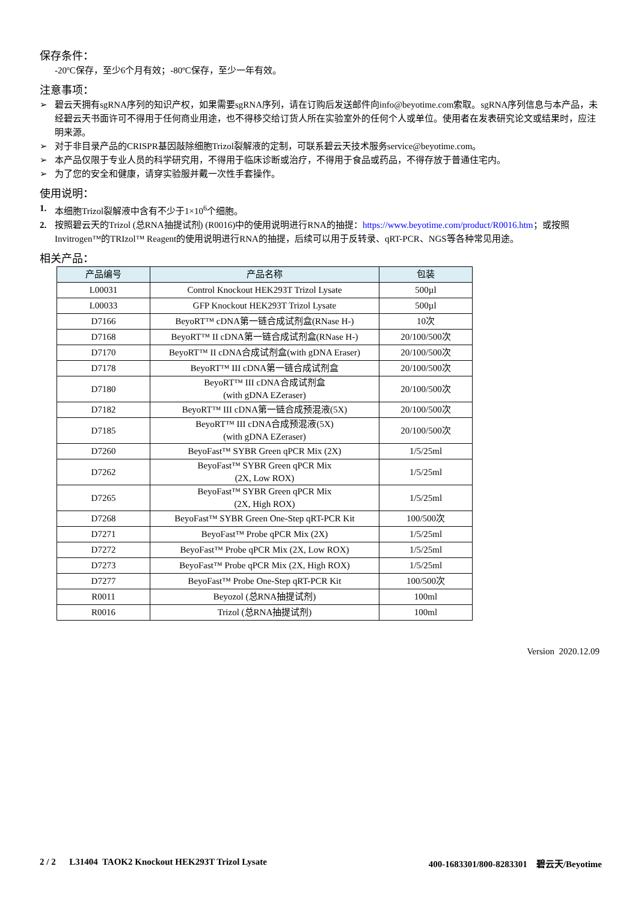保存条件：
-20ºC保存，至少6个月有效；-80ºC保存，至少一年有效。
注意事项：
➢ 碧云天拥有sgRNA序列的知识产权，如果需要sgRNA序列，请在订购后发送邮件向info@beyotime.com索取。sgRNA序列信息与本产品，未经碧云天书面许可不得用于任何商业用途，也不得移交给订货人所在实验室外的任何个人或单位。使用者在发表研究论文或结果时，应注明来源。
➢ 对于非目录产品的CRISPR基因敲除细胞Trizol裂解液的定制，可联系碧云天技术服务service@beyotime.com。
➢ 本产品仅限于专业人员的科学研究用，不得用于临床诊断或治疗，不得用于食品或药品，不得存放于普通住宅内。
➢ 为了您的安全和健康，请穿实验服并戴一次性手套操作。
使用说明：
1. 本细胞Trizol裂解液中含有不少于1×10<sup>6</sup>个细胞。
2. 按照碧云天的Trizol (总RNA抽提试剂) (R0016)中的使用说明进行RNA的抽提：https://www.beyotime.com/product/R0016.htm；或按照Invitrogen™的TRIzol™ Reagent的使用说明进行RNA的抽提，后续可以用于反转录、qRT-PCR、NGS等各种常见用途。
相关产品：
| 产品编号 | 产品名称 | 包装 |
| --- | --- | --- |
| L00031 | Control Knockout HEK293T Trizol Lysate | 500µl |
| L00033 | GFP Knockout HEK293T Trizol Lysate | 500µl |
| D7166 | BeyoRT™ cDNA第一链合成试剂盒(RNase H-) | 10次 |
| D7168 | BeyoRT™ II cDNA第一链合成试剂盒(RNase H-) | 20/100/500次 |
| D7170 | BeyoRT™ II cDNA合成试剂盒(with gDNA Eraser) | 20/100/500次 |
| D7178 | BeyoRT™ III cDNA第一链合成试剂盒 | 20/100/500次 |
| D7180 | BeyoRT™ III cDNA合成试剂盒 (with gDNA EZeraser) | 20/100/500次 |
| D7182 | BeyoRT™ III cDNA第一链合成预混液(5X) | 20/100/500次 |
| D7185 | BeyoRT™ III cDNA合成预混液(5X) (with gDNA EZeraser) | 20/100/500次 |
| D7260 | BeyoFast™ SYBR Green qPCR Mix (2X) | 1/5/25ml |
| D7262 | BeyoFast™ SYBR Green qPCR Mix (2X, Low ROX) | 1/5/25ml |
| D7265 | BeyoFast™ SYBR Green qPCR Mix (2X, High ROX) | 1/5/25ml |
| D7268 | BeyoFast™ SYBR Green One-Step qRT-PCR Kit | 100/500次 |
| D7271 | BeyoFast™ Probe qPCR Mix (2X) | 1/5/25ml |
| D7272 | BeyoFast™ Probe qPCR Mix (2X, Low ROX) | 1/5/25ml |
| D7273 | BeyoFast™ Probe qPCR Mix (2X, High ROX) | 1/5/25ml |
| D7277 | BeyoFast™ Probe One-Step qRT-PCR Kit | 100/500次 |
| R0011 | Beyozol (总RNA抽提试剂) | 100ml |
| R0016 | Trizol (总RNA抽提试剂) | 100ml |
Version 2020.12.09
2 / 2 L31404 TAOK2 Knockout HEK293T Trizol Lysate 400-1683301/800-8283301 碧云天/Beyotime